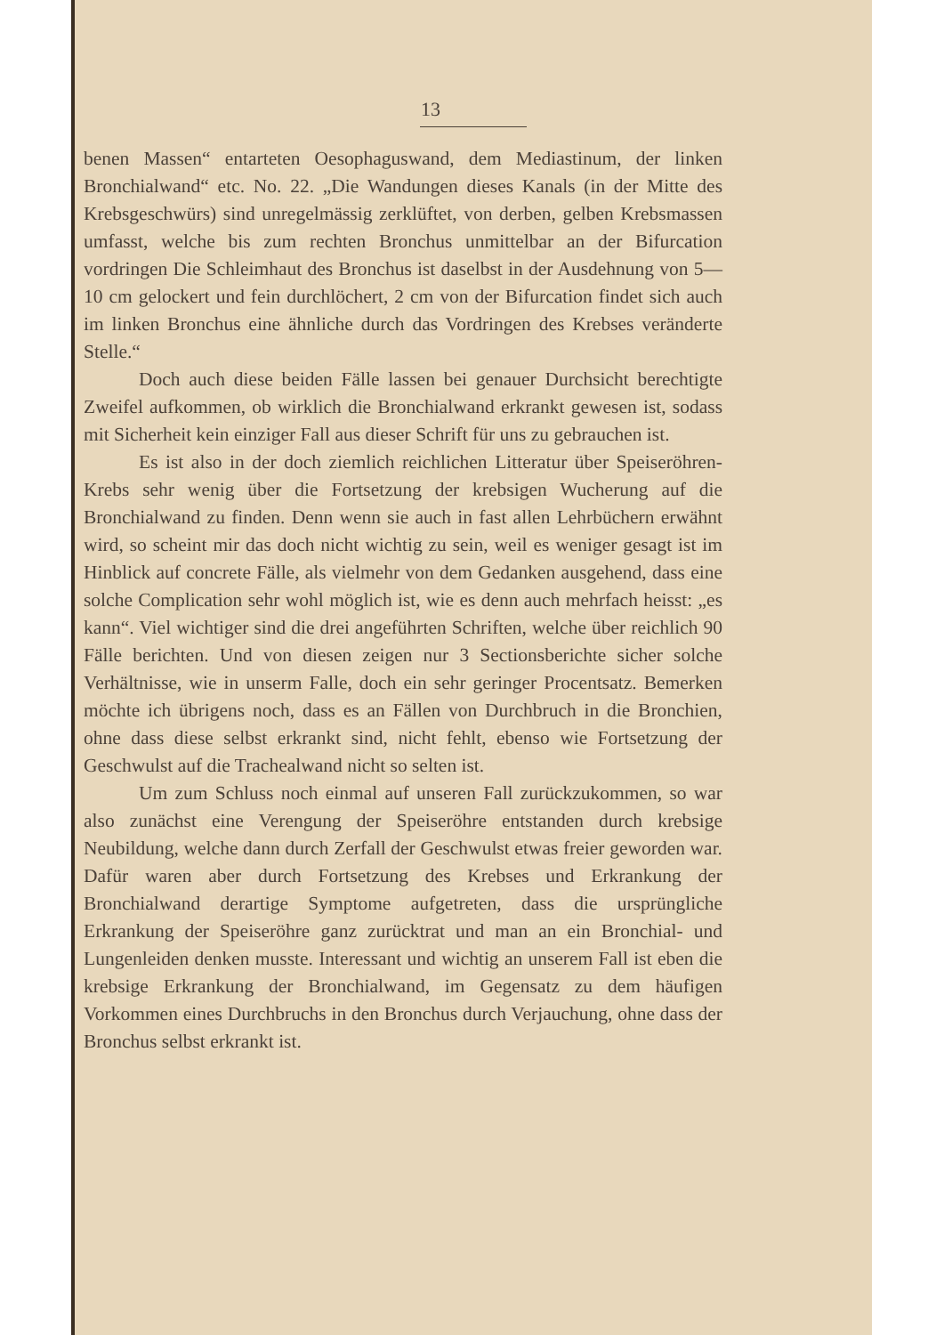13
benen Massen“ entarteten Oesophaguswand, dem Mediastinum, der linken Bronchialwand“ etc. No. 22. „Die Wandungen dieses Kanals (in der Mitte des Krebsgeschwürs) sind unregelmässig zerklüftet, von derben, gelben Krebsmassen umfasst, welche bis zum rechten Bronchus unmittelbar an der Bifurcation vordringen Die Schleimhaut des Bronchus ist daselbst in der Ausdehnung von 5—10 cm gelockert und fein durchlöchert, 2 cm von der Bifurcation findet sich auch im linken Bronchus eine ähnliche durch das Vordringen des Krebses veränderte Stelle.“
Doch auch diese beiden Fälle lassen bei genauer Durchsicht berechtigte Zweifel aufkommen, ob wirklich die Bronchialwand erkrankt gewesen ist, sodass mit Sicherheit kein einziger Fall aus dieser Schrift für uns zu gebrauchen ist.
Es ist also in der doch ziemlich reichlichen Litteratur über Speiseröhren-Krebs sehr wenig über die Fortsetzung der krebsigen Wucherung auf die Bronchialwand zu finden. Denn wenn sie auch in fast allen Lehrbüchern erwähnt wird, so scheint mir das doch nicht wichtig zu sein, weil es weniger gesagt ist im Hinblick auf concrete Fälle, als vielmehr von dem Gedanken ausgehend, dass eine solche Complication sehr wohl möglich ist, wie es denn auch mehrfach heisst: „es kann“. Viel wichtiger sind die drei angeführten Schriften, welche über reichlich 90 Fälle berichten. Und von diesen zeigen nur 3 Sectionsberichte sicher solche Verhältnisse, wie in unserm Falle, doch ein sehr geringer Procentsatz. Bemerken möchte ich übrigens noch, dass es an Fällen von Durchbruch in die Bronchien, ohne dass diese selbst erkrankt sind, nicht fehlt, ebenso wie Fortsetzung der Geschwulst auf die Trachealwand nicht so selten ist.
Um zum Schluss noch einmal auf unseren Fall zurückzukommen, so war also zunächst eine Verengung der Speiseröhre entstanden durch krebsige Neubildung, welche dann durch Zerfall der Geschwulst etwas freier geworden war. Dafür waren aber durch Fortsetzung des Krebses und Erkrankung der Bronchialwand derartige Symptome aufgetreten, dass die ursprüngliche Erkrankung der Speiseröhre ganz zurücktrat und man an ein Bronchial- und Lungenleiden denken musste. Interessant und wichtig an unserem Fall ist eben die krebsige Erkrankung der Bronchialwand, im Gegensatz zu dem häufigen Vorkommen eines Durchbruchs in den Bronchus durch Verjauchung, ohne dass der Bronchus selbst erkrankt ist.